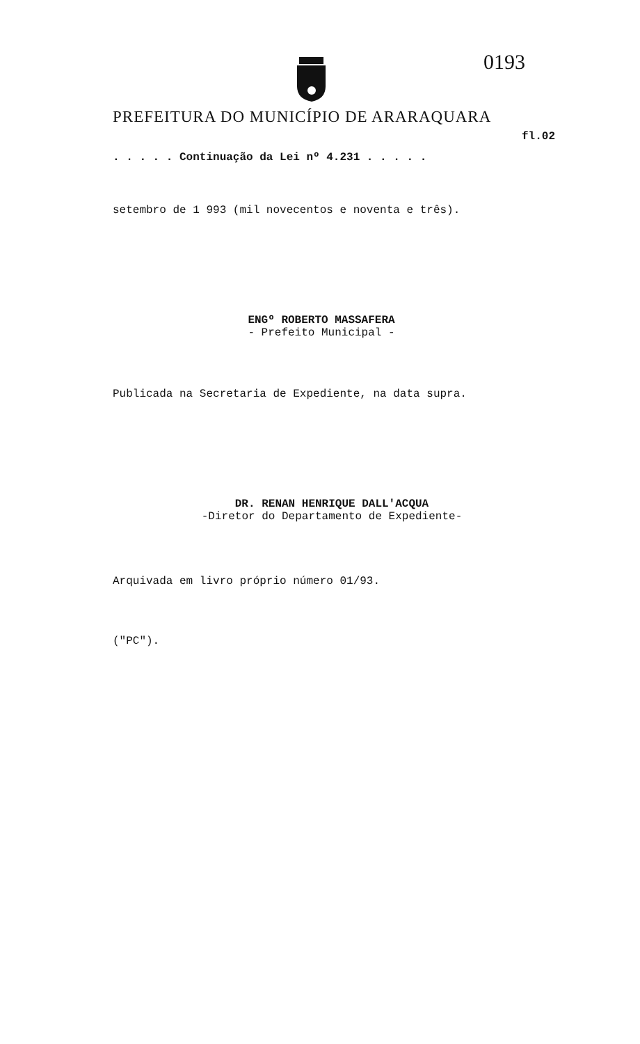0193
fl.02
PREFEITURA DO MUNICÍPIO DE ARARAQUARA
. . . . . Continuação da Lei nº 4.231 . . . . .
setembro de 1 993 (mil novecentos e noventa e três).
ENGº ROBERTO MASSAFERA
- Prefeito Municipal -
Publicada na Secretaria de Expediente, na data supra.
DR. RENAN HENRIQUE DALL'ACQUA
-Diretor do Departamento de Expediente-
Arquivada em livro próprio número 01/93.
("PC").